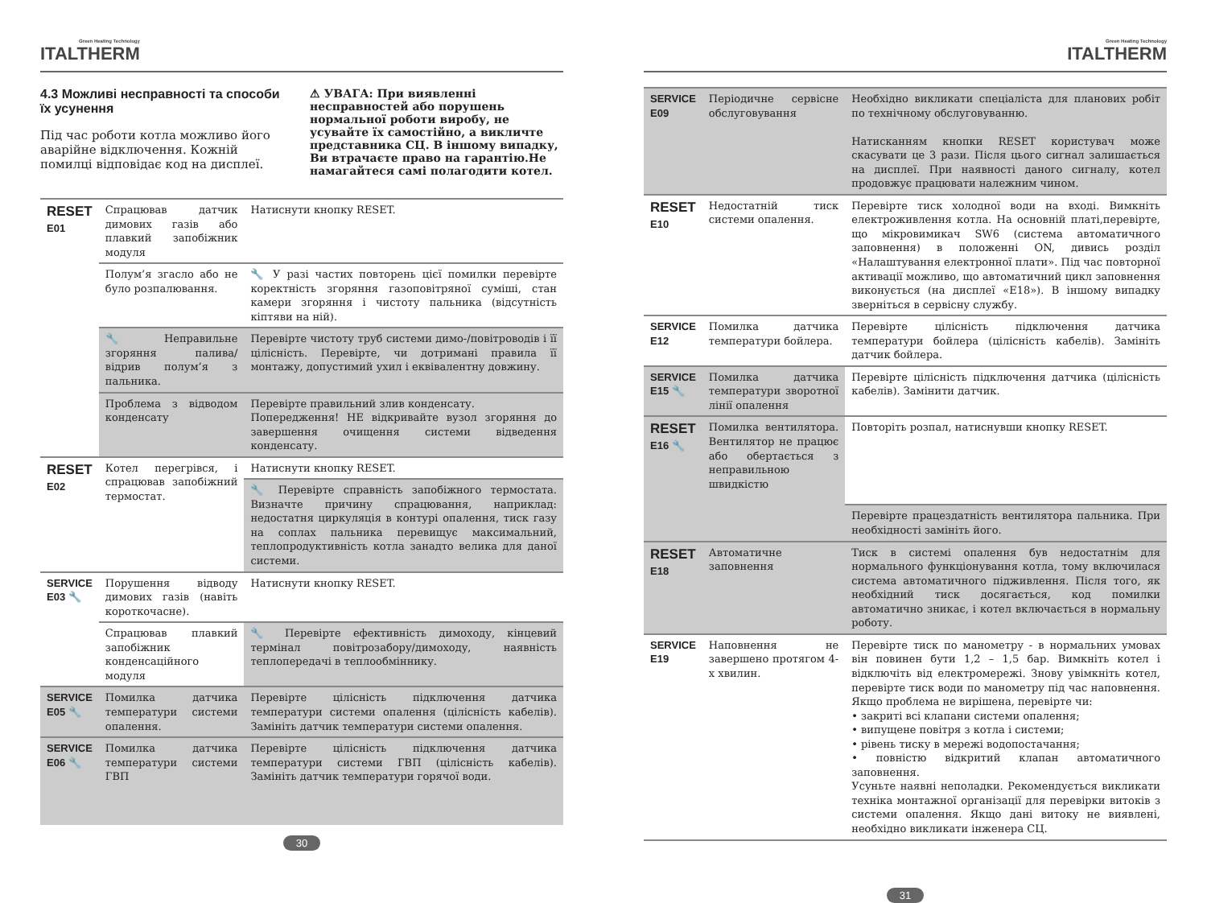Green Heating Technology
ITALTHERM
4.3 Можливі несправності та способи їх усунення
Під час роботи котла можливо його аварійне відключення. Кожній помилці відповідає код на дисплеї.
⚠ УВАГА: При виявленні несправностей або порушень нормальної роботи виробу, не усувайте їх самостійно, а викличте представника СЦ. В іншому випадку, Ви втрачаєте право на гарантію.Не намагайтеся самі полагодити котел.
| RESET E01 | Спрацював датчик димових газів або плавкий запобіжник модуля | Натиснути кнопку RESET. |
| | Полум’я згасло або не було розпалювання. | 🔧 У разі частих повторень цієї помилки перевірте коректність згоряння газоповітряної суміші, стан камери згоряння і чистоту пальника (відсутність кіптяви на ній). |
| | 🔧 Неправильне згоряння палива/ відрив полум’я з пальника. | Перевірте чистоту труб системи димо-/повітроводів і її цілісність. Перевірте, чи дотримані правила її монтажу, допустимий ухил і еквівалентну довжину. |
| | Проблема з відводом конденсату | Перевірте правильний злив конденсату. Попередження! НЕ відкривайте вузол згоряння до завершення очищення системи відведення конденсату. |
| RESET E02 | Котел перегрівся, і спрацював запобіжний термостат. | Натиснути кнопку RESET. |
| | | 🔧 Перевірте справність запобіжного термостата. Визначте причину спрацювання, наприклад: недостатня циркуляція в контурі опалення, тиск газу на соплах пальника перевищує максимальний, теплопродуктивність котла занадто велика для даної системи. |
| SERVICE E03 🔧 | Порушення відводу димових газів (навіть короткочасне). | Натиснути кнопку RESET. |
| | Спрацював плавкий запобіжник конденсаційного модуля | 🔧 Перевірте ефективність димоходу, кінцевий термінал повітрозабору/димоходу, наявність теплопередачі в теплообміннику. |
| SERVICE E05 🔧 | Помилка датчика температури системи опалення. | Перевірте цілісність підключення датчика температури системи опалення (цілісність кабелів). Замініть датчик температури системи опалення. |
| SERVICE E06 🔧 | Помилка датчика температури системи ГВП | Перевірте цілісність підключення датчика температури системи ГВП (цілісність кабелів). Замініть датчик температури горячої води. |
30
Green Heating Technology
ITALTHERM
| SERVICE E09 | Періодичне сервісне обслуговування | Необхідно викликати спеціаліста для планових робіт по технічному обслуговуванню. Натисканням кнопки RESET користувач може скасувати це 3 рази. Після цього сигнал залишається на дисплеї. При наявності даного сигналу, котел продовжує працювати належним чином. |
| RESET E10 | Недостатній тиск системи опалення. | Перевірте тиск холодної води на вході. Вимкніть електроживлення котла. На основній платі,перевірте, що мікровимикач SW6 (система автоматичного заповнення) в положенні ON, дивись розділ «Налаштування електронної плати». Під час повторної активації можливо, що автоматичний цикл заповнення виконується (на дисплеї «E18»). В іншому випадку зверніться в сервісну службу. |
| SERVICE E12 | Помилка датчика температури бойлера. | Перевірте цілісність підключення датчика температури бойлера (цілісність кабелів). Замініть датчик бойлера. |
| SERVICE E15 🔧 | Помилка датчика температури зворотної лінії опалення | Перевірте цілісність підключення датчика (цілісність кабелів). Замінити датчик. |
| RESET E16 🔧 | Помилка вентилятора. Вентилятор не працює або обертається з неправильною швидкістю | Повторіть розпал, натиснувши кнопку RESET. |
| | | Перевірте працездатність вентилятора пальника. При необхідності замініть його. |
| RESET E18 | Автоматичне заповнення | Тиск в системі опалення був недостатнім для нормального функціонування котла, тому включилася система автоматичного підживлення. Після того, як необхідний тиск досягається, код помилки автоматично зникає, і котел включається в нормальну роботу. |
| SERVICE E19 | Наповнення не завершено протягом 4-х хвилин. | Перевірте тиск по манометру - в нормальних умовах він повинен бути 1,2 – 1,5 бар. Вимкніть котел і відключіть від електромережі. Знову увімкніть котел, перевірте тиск води по манометру під час наповнення. Якщо проблема не вирішена, перевірте чи: • закриті всі клапани системи опалення; • випущене повітря з котла і системи; • рівень тиску в мережі водопостачання; • повністю відкритий клапан автоматичного заповнення. Усуньте наявні неполадки. Рекомендується викликати техніка монтажної організації для перевірки витоків з системи опалення. Якщо дані витоку не виявлені, необхідно викликати інженера СЦ. |
31